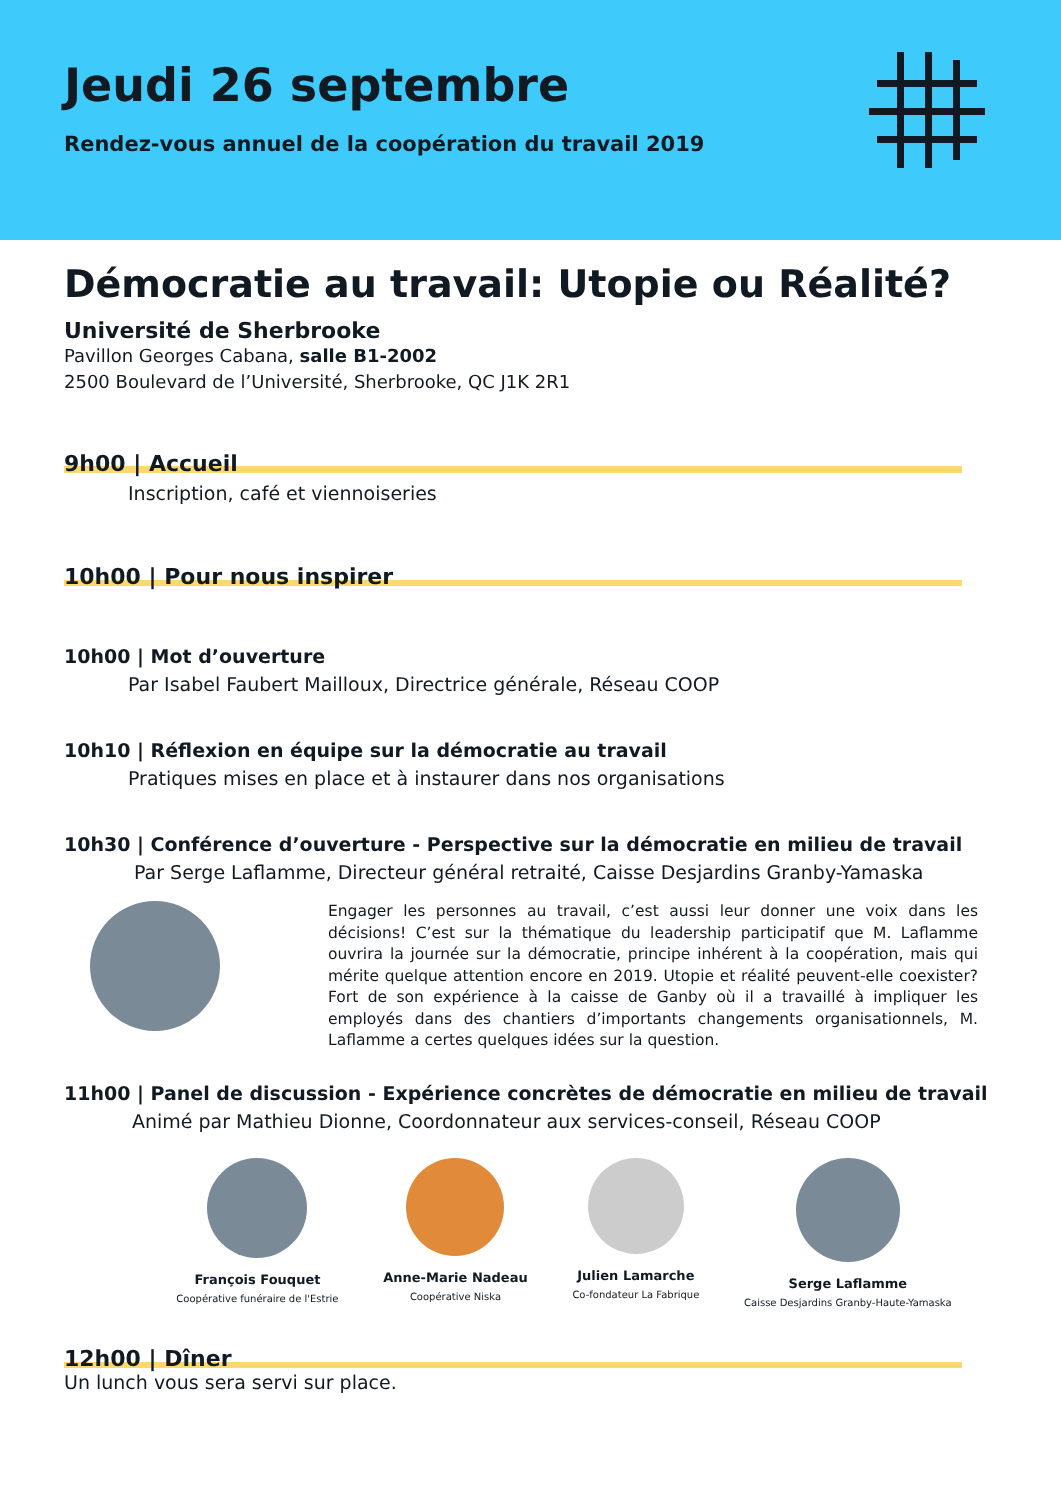Jeudi 26 septembre
Rendez-vous annuel de la coopération du travail 2019
Démocratie au travail: Utopie ou Réalité?
Université de Sherbrooke
Pavillon Georges Cabana, salle B1-2002
2500 Boulevard de l’Université, Sherbrooke, QC J1K 2R1
9h00 | Accueil
Inscription, café et viennoiseries
10h00 | Pour nous inspirer
10h00 | Mot d’ouverture
Par Isabel Faubert Mailloux, Directrice générale, Réseau COOP
10h10 | Réflexion en équipe sur la démocratie au travail
Pratiques mises en place et à instaurer dans nos organisations
10h30 | Conférence d’ouverture - Perspective sur la démocratie en milieu de travail
Par Serge Laflamme, Directeur général retraité, Caisse Desjardins Granby-Yamaska
Engager les personnes au travail, c’est aussi leur donner une voix dans les décisions! C’est sur la thématique du leadership participatif que M. Laflamme ouvrira la journée sur la démocratie, principe inhérent à la coopération, mais qui mérite quelque attention encore en 2019. Utopie et réalité peuvent-elle coexister? Fort de son expérience à la caisse de Ganby où il a travaillé à impliquer les employés dans des chantiers d’importants changements organisationnels, M. Laflamme a certes quelques idées sur la question.
11h00 | Panel de discussion - Expérience concrètes de démocratie en milieu de travail
Animé par Mathieu Dionne, Coordonnateur aux services-conseil, Réseau COOP
François Fouquet
Coopérative funéraire de l'Estrie
Anne-Marie Nadeau
Coopérative Niska
Julien Lamarche
Co-fondateur La Fabrique
Serge Laflamme
Caisse Desjardins Granby-Haute-Yamaska
12h00 | Dîner
Un lunch vous sera servi sur place.